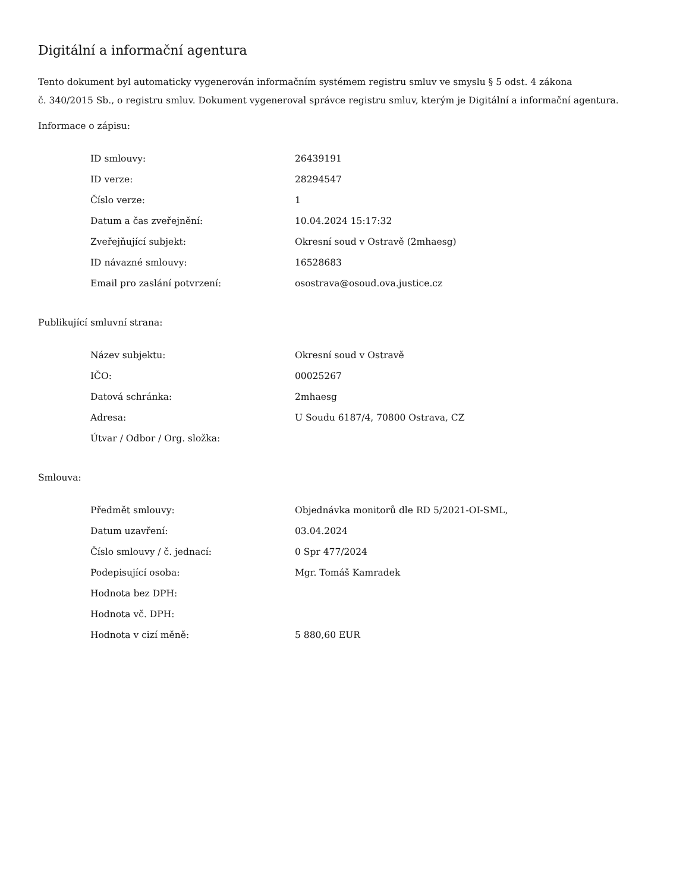Digitální a informační agentura
Tento dokument byl automaticky vygenerován informačním systémem registru smluv ve smyslu § 5 odst. 4 zákona
č. 340/2015 Sb., o registru smluv. Dokument vygeneroval správce registru smluv, kterým je Digitální a informační agentura.
Informace o zápisu:
| ID smlouvy: | 26439191 |
| ID verze: | 28294547 |
| Číslo verze: | 1 |
| Datum a čas zveřejnění: | 10.04.2024 15:17:32 |
| Zveřejňující subjekt: | Okresní soud v Ostravě (2mhaesg) |
| ID návazné smlouvy: | 16528683 |
| Email pro zaslání potvrzení: | osostrava@osoud.ova.justice.cz |
Publikující smluvní strana:
| Název subjektu: | Okresní soud v Ostravě |
| IČO: | 00025267 |
| Datová schránka: | 2mhaesg |
| Adresa: | U Soudu 6187/4, 70800 Ostrava, CZ |
| Útvar / Odbor / Org. složka: | |
Smlouva:
| Předmět smlouvy: | Objednávka monitorů dle RD 5/2021-OI-SML, |
| Datum uzavření: | 03.04.2024 |
| Číslo smlouvy / č. jednací: | 0 Spr 477/2024 |
| Podepisující osoba: | Mgr. Tomáš Kamradek |
| Hodnota bez DPH: | |
| Hodnota vč. DPH: | |
| Hodnota v cizí měně: | 5 880,60 EUR |